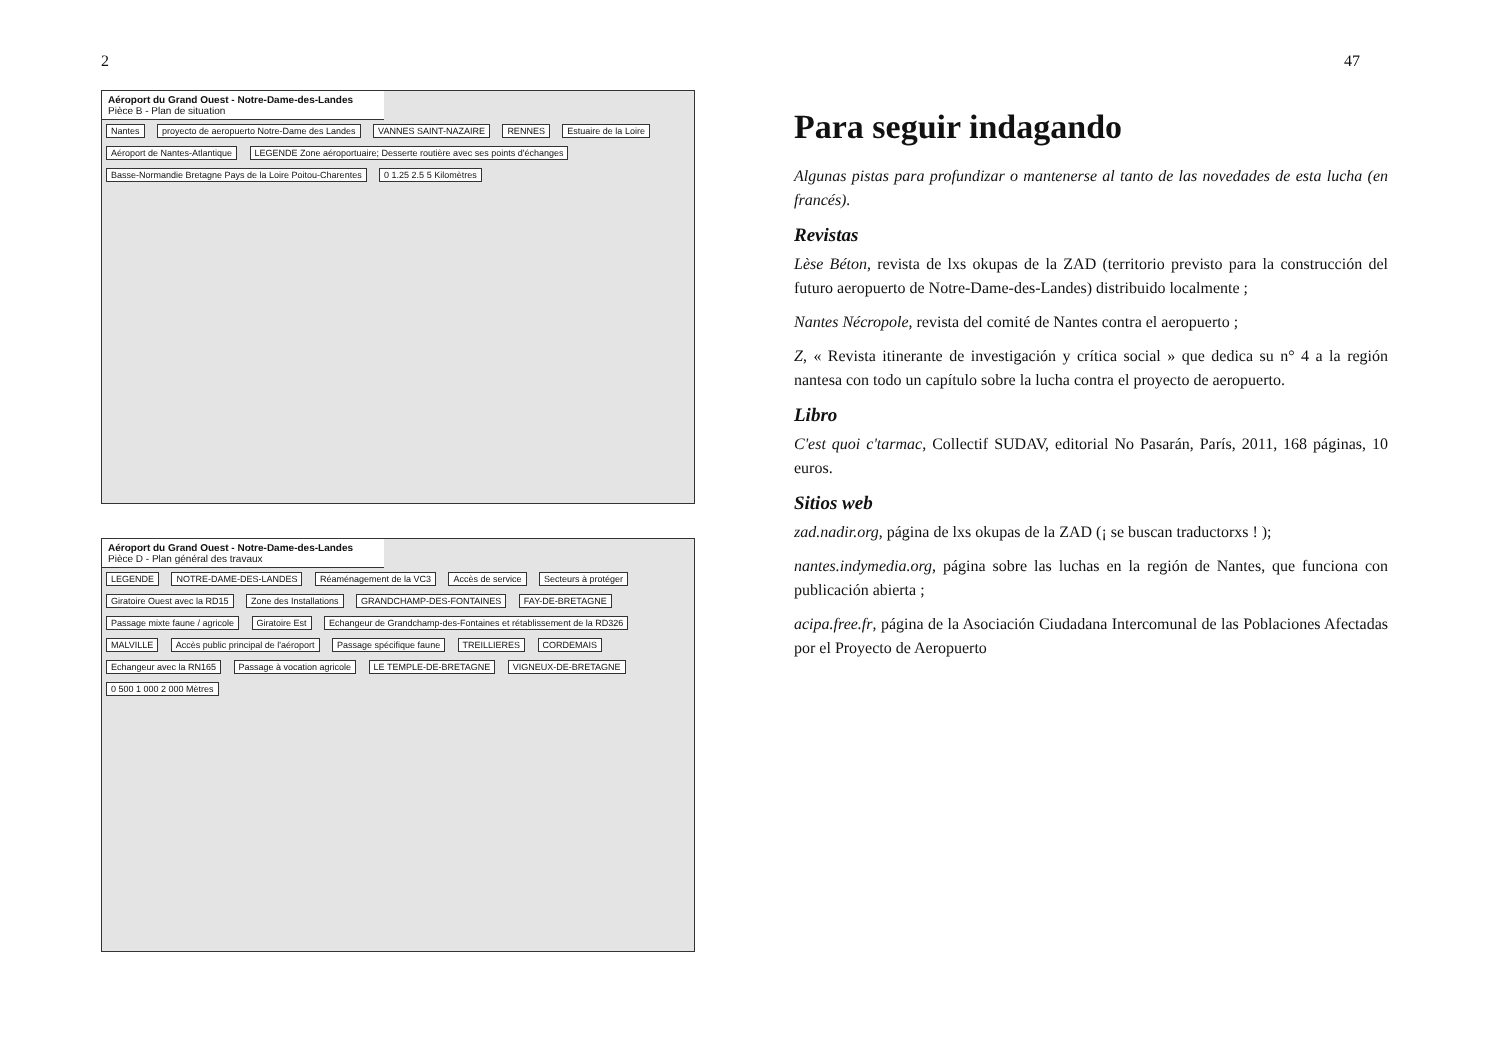2
Aéroport du Grand Ouest - Notre-Dame-des-Landes
Pièce B - Plan de situation
Nantes proyecto de aeropuerto Notre-Dame des Landes VANNES SAINT-NAZAIRE RENNES Estuaire de la Loire Aéroport de Nantes-Atlantique LEGENDE Zone aéroportuaire; Desserte routière avec ses points d'échanges Basse-Normandie Bretagne Pays de la Loire Poitou-Charentes 0 1.25 2.5 5 Kilomètres
Aéroport du Grand Ouest - Notre-Dame-des-Landes
Pièce D - Plan général des travaux
LEGENDE NOTRE-DAME-DES-LANDES Réaménagement de la VC3 Accès de service Secteurs à protéger Giratoire Ouest avec la RD15 Zone des Installations GRANDCHAMP-DES-FONTAINES FAY-DE-BRETAGNE Passage mixte faune / agricole Giratoire Est Echangeur de Grandchamp-des-Fontaines et rétablissement de la RD326 MALVILLE Accès public principal de l'aéroport Passage spécifique faune TREILLIERES CORDEMAIS Echangeur avec la RN165 Passage à vocation agricole LE TEMPLE-DE-BRETAGNE VIGNEUX-DE-BRETAGNE 0 500 1 000 2 000 Mètres
47
Para seguir indagando
Algunas pistas para profundizar o mantenerse al tanto de las novedades de esta lucha (en francés).
Revistas
Lèse Béton, revista de lxs okupas de la ZAD (territorio previsto para la construcción del futuro aeropuerto de Notre-Dame-des-Landes) distribuido localmente ;
Nantes Nécropole, revista del comité de Nantes contra el aeropuerto ;
Z, « Revista itinerante de investigación y crítica social » que dedica su n° 4 a la región nantesa con todo un capítulo sobre la lucha contra el proyecto de aeropuerto.
Libro
C'est quoi c'tarmac, Collectif SUDAV, editorial No Pasarán, París, 2011, 168 páginas, 10 euros.
Sitios web
zad.nadir.org, página de lxs okupas de la ZAD (¡ se buscan traductorxs ! );
nantes.indymedia.org, página sobre las luchas en la región de Nantes, que funciona con publicación abierta ;
acipa.free.fr, página de la Asociación Ciudadana Intercomunal de las Poblaciones Afectadas por el Proyecto de Aeropuerto